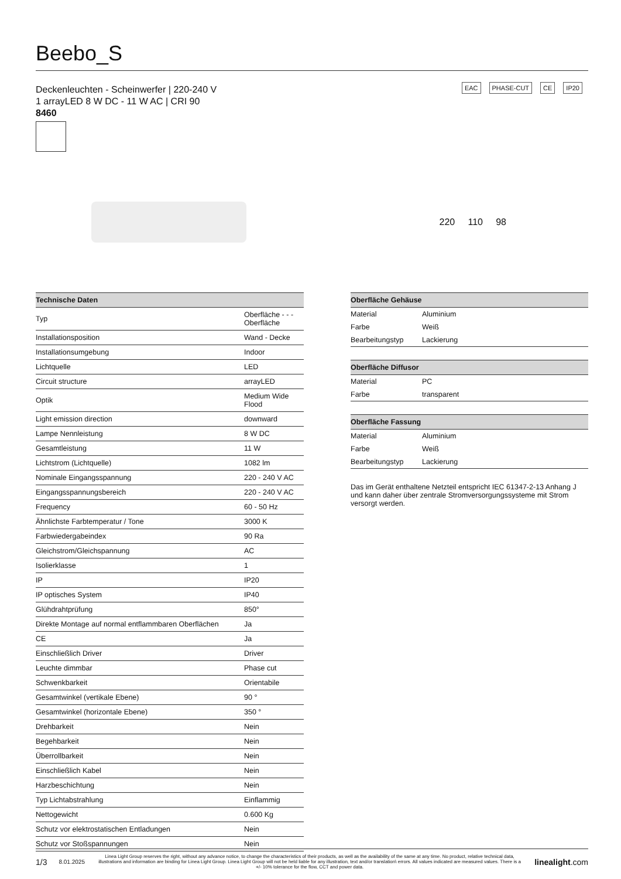Beebo_S
EAC PHASE-CUT CE IP20
Deckenleuchten - Scheinwerfer | 220-240 V
1 arrayLED 8 W DC - 11 W AC | CRI 90
8460
220 110 98
| Technische Daten | |
| --- | --- |
| Typ | Oberfläche - - - Oberfläche |
| Installationsposition | Wand - Decke |
| Installationsumgebung | Indoor |
| Lichtquelle | LED |
| Circuit structure | arrayLED |
| Optik | Medium Wide Flood |
| Light emission direction | downward |
| Lampe Nennleistung | 8 W DC |
| Gesamtleistung | 11 W |
| Lichtstrom (Lichtquelle) | 1082 lm |
| Nominale Eingangsspannung | 220 - 240 V AC |
| Eingangsspannungsbereich | 220 - 240 V AC |
| Frequency | 60 - 50 Hz |
| Ähnlichste Farbtemperatur / Tone | 3000 K |
| Farbwiedergabeindex | 90 Ra |
| Gleichstrom/Gleichspannung | AC |
| Isolierklasse | 1 |
| IP | IP20 |
| IP optisches System | IP40 |
| Glühdrahtprüfung | 850° |
| Direkte Montage auf normal entflammbaren Oberflächen | Ja |
| CE | Ja |
| Einschließlich Driver | Driver |
| Leuchte dimmbar | Phase cut |
| Schwenkbarkeit | Orientabile |
| Gesamtwinkel (vertikale Ebene) | 90 ° |
| Gesamtwinkel (horizontale Ebene) | 350 ° |
| Drehbarkeit | Nein |
| Begehbarkeit | Nein |
| Überrollbarkeit | Nein |
| Einschließlich Kabel | Nein |
| Harzbeschichtung | Nein |
| Typ Lichtabstrahlung | Einflammig |
| Nettogewicht | 0.600 Kg |
| Schutz vor elektrostatischen Entladungen | Nein |
| Schutz vor Stoßspannungen | Nein |
| Oberfläche Gehäuse | |
| --- | --- |
| Material | Aluminium |
| Farbe | Weiß |
| Bearbeitungstyp | Lackierung |
| Oberfläche Diffusor | |
| --- | --- |
| Material | PC |
| Farbe | transparent |
| Oberfläche Fassung | |
| --- | --- |
| Material | Aluminium |
| Farbe | Weiß |
| Bearbeitungstyp | Lackierung |
Das im Gerät enthaltene Netzteil entspricht IEC 61347-2-13 Anhang J und kann daher über zentrale Stromversorgungssysteme mit Strom versorgt werden.
1/3 8.01.2025 Linea Light Group reserves the right, without any advance notice, to change the characteristics of their products, as well as the availability of the same at any time. No product, relative technical data, illustrations and information are binding for Linea Light Group. Linea Light Group will not be held liable for any illustration, text and/or translation\ errors. All values indicated are measured values. There is a +/- 10% tolerance for the flow, CCT and power data. linealight.com